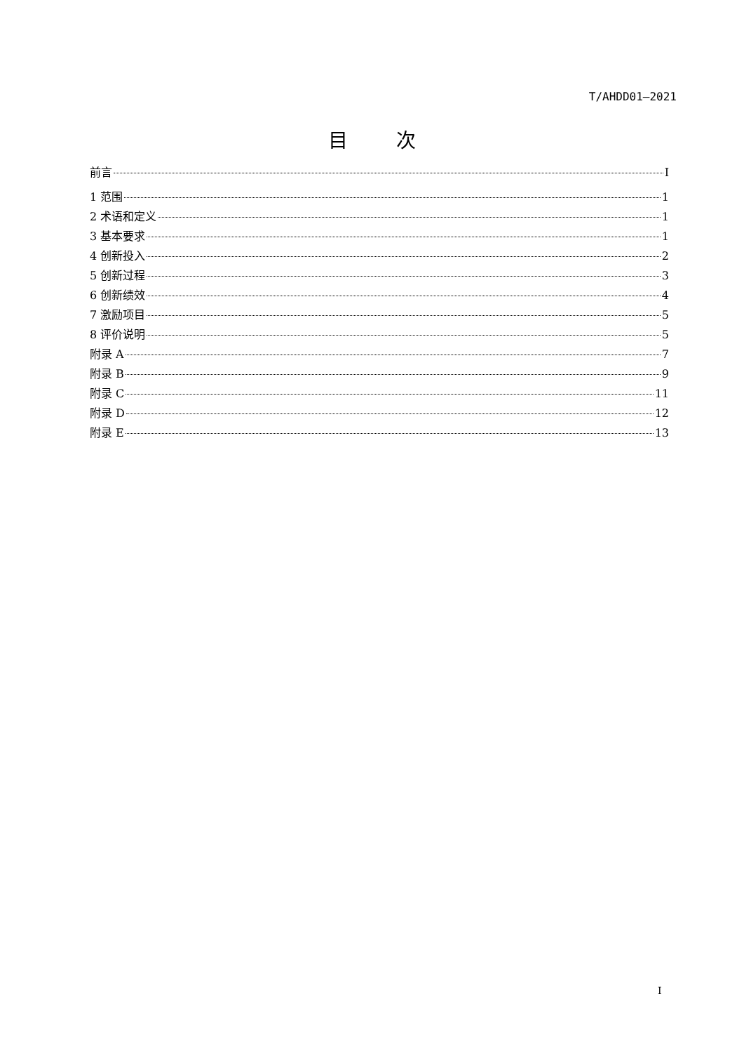T/AHDD01—2021
目 次
前言 I
1 范围 1
2 术语和定义 1
3 基本要求 1
4 创新投入 2
5 创新过程 3
6 创新绩效 4
7 激励项目 5
8 评价说明 5
附录 A 7
附录 B 9
附录 C 11
附录 D 12
附录 E 13
I